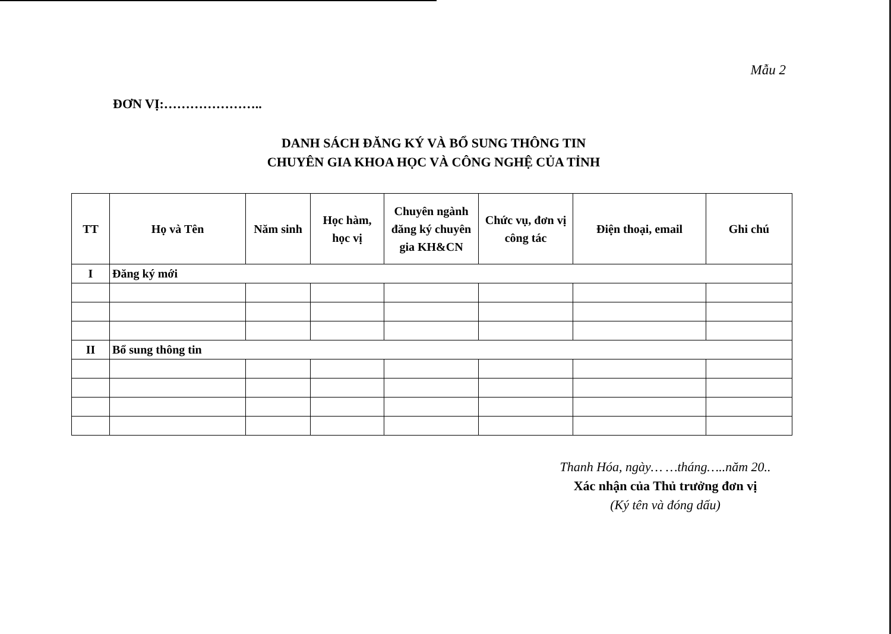Mẫu 2
ĐƠN VỊ:…………………..
DANH SÁCH ĐĂNG KÝ VÀ BỔ SUNG THÔNG TIN
CHUYÊN GIA KHOA HỌC VÀ CÔNG NGHỆ CỦA TỈNH
| TT | Họ và Tên | Năm sinh | Học hàm, học vị | Chuyên ngành đăng ký chuyên gia KH&CN | Chức vụ, đơn vị công tác | Điện thoại, email | Ghi chú |
| --- | --- | --- | --- | --- | --- | --- | --- |
| I | Đăng ký mới | | | | | | |
| II | Bổ sung thông tin | | | | | | |
Thanh Hóa, ngày… …tháng…..năm 20..
Xác nhận của Thủ trưởng đơn vị
(Ký tên và đóng dấu)